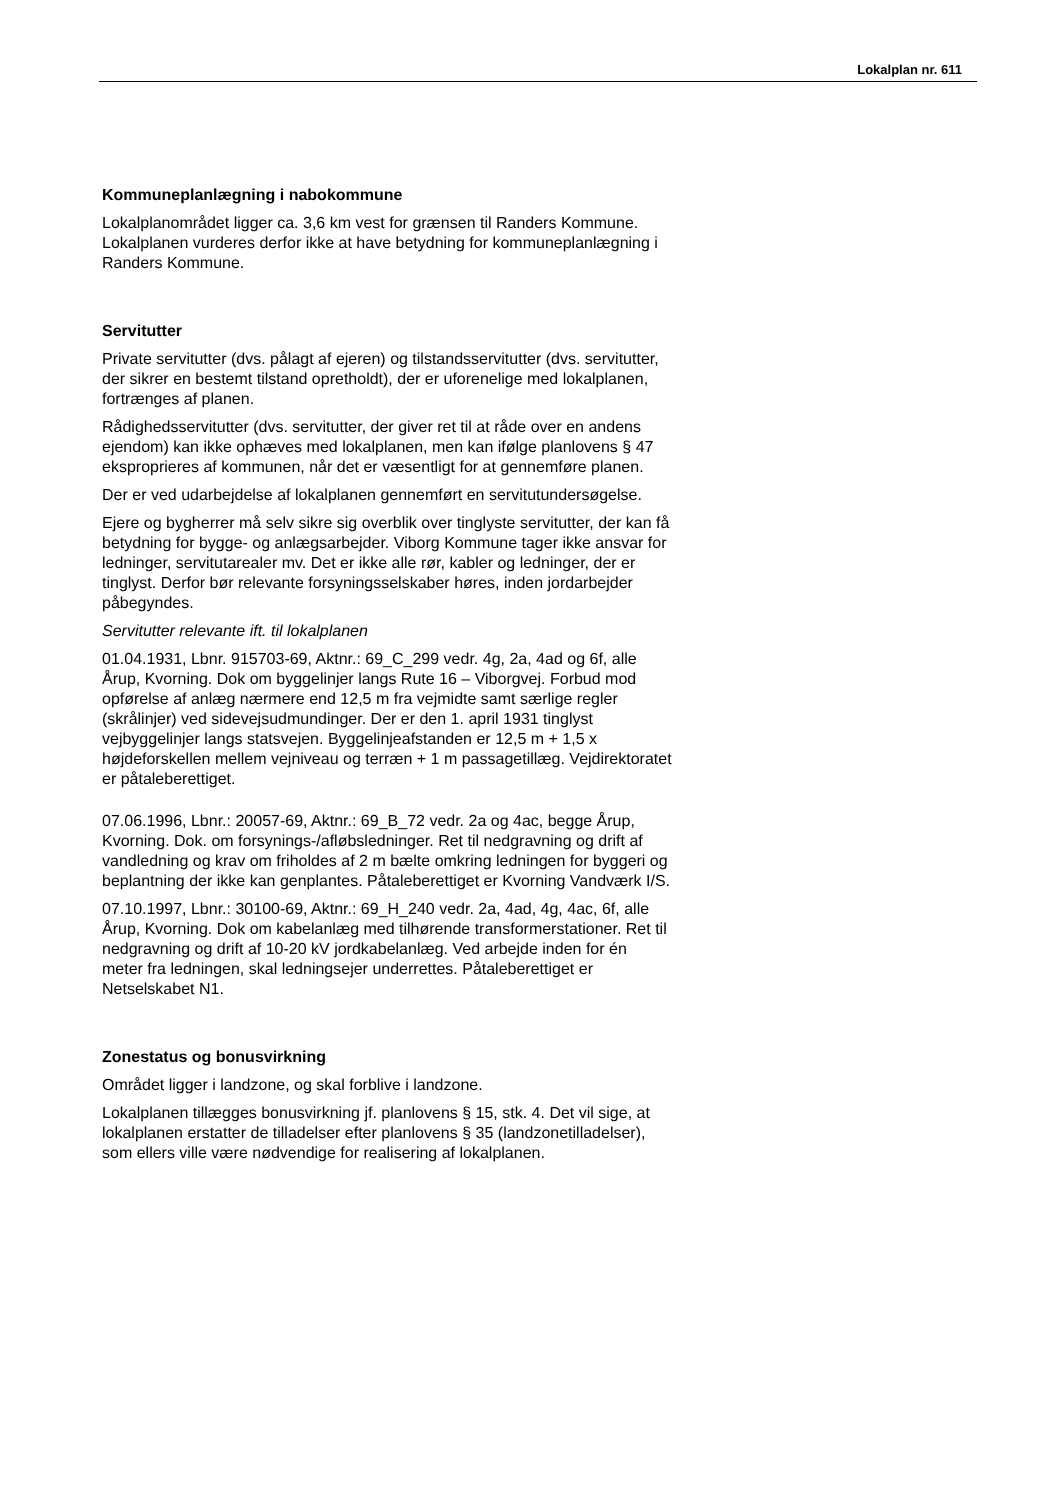Lokalplan nr. 611
Kommuneplanlægning i nabokommune
Lokalplanområdet ligger ca. 3,6 km vest for grænsen til Randers Kommune. Lokalplanen vurderes derfor ikke at have betydning for kommuneplanlægning i Randers Kommune.
Servitutter
Private servitutter (dvs. pålagt af ejeren) og tilstandsservitutter (dvs. servitutter, der sikrer en bestemt tilstand opretholdt), der er uforenelige med lokalplanen, fortrænges af planen.
Rådighedsservitutter (dvs. servitutter, der giver ret til at råde over en andens ejendom) kan ikke ophæves med lokalplanen, men kan ifølge planlovens § 47 eksproprieres af kommunen, når det er væsentligt for at gennemføre planen.
Der er ved udarbejdelse af lokalplanen gennemført en servitutundersøgelse.
Ejere og bygherrer må selv sikre sig overblik over tinglyste servitutter, der kan få betydning for bygge- og anlægsarbejder. Viborg Kommune tager ikke ansvar for ledninger, servitutarealer mv. Det er ikke alle rør, kabler og ledninger, der er tinglyst. Derfor bør relevante forsyningsselskaber høres, inden jordarbejder påbegyndes.
Servitutter relevante ift. til lokalplanen
01.04.1931, Lbnr. 915703-69, Aktnr.: 69_C_299 vedr. 4g, 2a, 4ad og 6f, alle Årup, Kvorning. Dok om byggelinjer langs Rute 16 – Viborgvej. Forbud mod opførelse af anlæg nærmere end 12,5 m fra vejmidte samt særlige regler (skrålinjer) ved sidevejsudmundinger. Der er den 1. april 1931 tinglyst vejbyggelinjer langs statsvejen. Byggelinjeafstanden er 12,5 m + 1,5 x højdeforskellen mellem vejniveau og terræn + 1 m passagetillæg. Vejdirektoratet er påtaleberettiget.
07.06.1996, Lbnr.: 20057-69, Aktnr.: 69_B_72 vedr. 2a og 4ac, begge Årup, Kvorning. Dok. om forsynings-/afløbsledninger. Ret til nedgravning og drift af vandledning og krav om friholdes af 2 m bælte omkring ledningen for byggeri og beplantning der ikke kan genplantes. Påtaleberettiget er Kvorning Vandværk I/S.
07.10.1997, Lbnr.: 30100-69, Aktnr.: 69_H_240 vedr. 2a, 4ad, 4g, 4ac, 6f, alle Årup, Kvorning. Dok om kabelanlæg med tilhørende transformerstationer. Ret til nedgravning og drift af 10-20 kV jordkabelanlæg. Ved arbejde inden for én meter fra ledningen, skal ledningsejer underrettes. Påtaleberettiget er Netselskabet N1.
Zonestatus og bonusvirkning
Området ligger i landzone, og skal forblive i landzone.
Lokalplanen tillægges bonusvirkning jf. planlovens § 15, stk. 4. Det vil sige, at lokalplanen erstatter de tilladelser efter planlovens § 35 (landzonetilladelser), som ellers ville være nødvendige for realisering af lokalplanen.